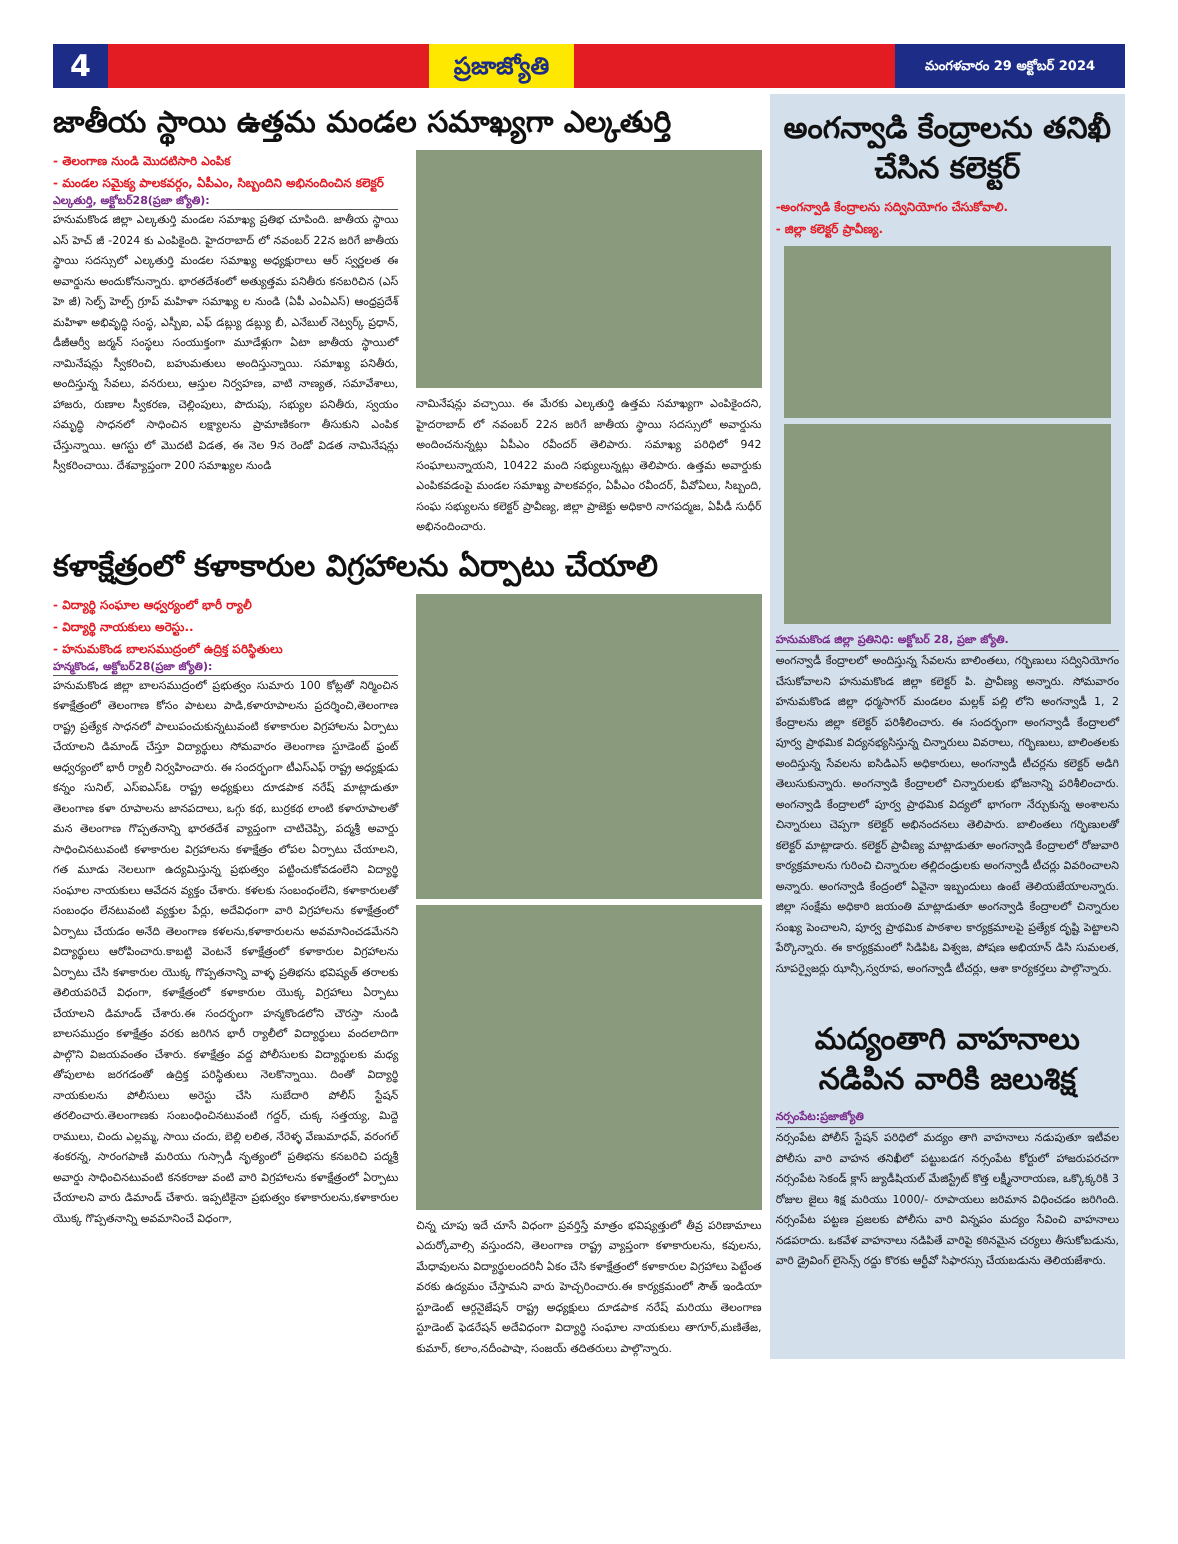4
ప్రజాజ్యోతి
మంగళవారం 29 అక్టోబర్ 2024
జాతీయ స్థాయి ఉత్తమ మండల సమాఖ్యగా ఎల్కతుర్తి
- తెలంగాణ నుండి మొదటిసారి ఎంపిక
- మండల సమైక్య పాలకవర్గం, ఏపీఎం, సిబ్బందిని అభినందించిన కలెక్టర్
ఎల్కతుర్తి, అక్టోబర్28(ప్రజా జ్యోతి):
హనుమకొండ జిల్లా ఎల్కతుర్తి మండల సమాఖ్య ప్రతిభ చూపింది. జాతీయ స్థాయి ఎస్ హెచ్ జీ -2024 కు ఎంపికైంది. హైదరాబాద్ లో నవంబర్ 22న జరిగే జాతీయ స్థాయి సదస్సులో ఎల్కతుర్తి మండల సమాఖ్య అధ్యక్షురాలు ఆర్ స్వర్ణలత ఈ అవార్డును అందుకోనున్నారు. భారతదేశంలో అత్యుత్తమ పనితీరు కనబరిచిన (ఎస్ హె జీ) సెల్ఫ్ హెల్ప్ గ్రూప్ మహిళా సమాఖ్య ల నుండి (ఏపీ ఎంఏఎస్) ఆంధ్రప్రదేశ్ మహిళా అభివృద్ధి సంస్థ, ఎస్బీఐ, ఎఫ్ డబ్ల్యు డబ్ల్యు బీ, ఎనేబుల్ నెట్వర్క్ ప్రధాన్, డీజీఆర్వీ జర్మన్ సంస్థలు సంయుక్తంగా మూడేళ్లుగా ఏటా జాతీయ స్థాయిలో నామినేషన్లు స్వీకరించి, బహుమతులు అందిస్తున్నాయి. సమాఖ్య పనితీరు, అందిస్తున్న సేవలు, వనరులు, ఆస్తుల నిర్వహణ, వాటి నాణ్యత, సమావేశాలు, హాజరు, రుణాల స్వీకరణ, చెల్లింపులు, పొదుపు, సభ్యుల పనితీరు, స్వయం సమృద్ధి సాధనలో సాధించిన లక్ష్యాలను ప్రామాణికంగా తీసుకుని ఎంపిక చేస్తున్నాయి. ఆగస్టు లో మొదటి విడత, ఈ నెల 9న రెండో విడత నామినేషన్లు స్వీకరించాయి. దేశవ్యాప్తంగా 200 సమాఖ్యల నుండి
నామినేషన్లు వచ్చాయి. ఈ మేరకు ఎల్కతుర్తి ఉత్తమ సమాఖ్యగా ఎంపికైందని, హైదరాబాద్ లో నవంబర్ 22న జరిగే జాతీయ స్థాయి సదస్సులో అవార్డును అందించనున్నట్లు ఏపీఎం రవీందర్ తెలిపారు. సమాఖ్య పరిధిలో 942 సంఘాలున్నాయని, 10422 మంది సభ్యులున్నట్లు తెలిపారు. ఉత్తమ అవార్డుకు ఎంపికవడంపై మండల సమాఖ్య పాలకవర్గం, ఏపీఎం రవీందర్, వీవోఏలు, సిబ్బంది, సంఘ సభ్యులను కలెక్టర్ ప్రావీణ్య, జిల్లా ప్రాజెక్టు అధికారి నాగపద్మజ, ఏపీడీ సుధీర్ అభినందించారు.
కళాక్షేత్రంలో కళాకారుల విగ్రహాలను ఏర్పాటు చేయాలి
- విద్యార్థి సంఘాల ఆధ్వర్యంలో భారీ ర్యాలీ
- విద్యార్థి నాయకులు అరెస్టు..
- హనుమకొండ బాలసముద్రంలో ఉద్రిక్త పరిస్థితులు
హన్మకొండ, అక్టోబర్28(ప్రజా జ్యోతి):
హనుమకొండ జిల్లా బాలసముద్రంలో ప్రభుత్వం సుమారు 100 కోట్లతో నిర్మించిన కళాక్షేత్రంలో తెలంగాణ కోసం పాటలు పాడి,కళారూపాలను ప్రదర్శించి,తెలంగాణ రాష్ట్ర ప్రత్యేక సాధనలో పాలుపంచుకున్నటువంటి కళాకారుల విగ్రహాలను ఏర్పాటు చేయాలని డిమాండ్ చేస్తూ విద్యార్థులు సోమవారం తెలంగాణ స్టూడెంట్ ఫ్రంట్ ఆధ్వర్యంలో భారీ ర్యాలీ నిర్వహించారు. ఈ సందర్భంగా టీఎస్ఎఫ్ రాష్ట్ర అధ్యక్షుడు కన్నం సునిల్, ఎస్ఐఎస్ఓ రాష్ట్ర అధ్యక్షులు దూడపాక నరేష్ మాట్లాడుతూ తెలంగాణ కళా రూపాలను జానపదాలు, ఒగ్గు కథ, బుర్రకథ లాంటి కళారూపాలతో మన తెలంగాణ గొప్పతనాన్ని భారతదేశ వ్యాప్తంగా చాటిచెప్పి, పద్మశ్రీ అవార్డు సాధించినటువంటి కళాకారుల విగ్రహాలను కళాక్షేత్రం లోపల ఏర్పాటు చేయాలని, గత మూడు నెలలుగా ఉద్యమిస్తున్న ప్రభుత్వం పట్టించుకోవడంలేని విద్యార్థి సంఘాల నాయకులు ఆవేదన వ్యక్తం చేశారు. కళలకు సంబంధంలేని, కళాకారులతో సంబంధం లేనటువంటి వ్యక్తుల పేర్లు, అదేవిధంగా వారి విగ్రహాలను కళాక్షేత్రంలో ఏర్పాటు చేయడం అనేది తెలంగాణ కళలను,కళాకారులను అవమానించడమేనని విద్యార్థులు ఆరోపించారు.కాబట్టి వెంటనే కళాక్షేత్రంలో కళాకారుల విగ్రహాలను ఏర్పాటు చేసి కళాకారుల యొక్క గొప్పతనాన్ని వాళ్ళ ప్రతిభను భవిష్యత్ తరాలకు తెలియపరిచే విధంగా, కళాక్షేత్రంలో కళాకారుల యొక్క విగ్రహాలు ఏర్పాటు చేయాలని డిమాండ్ చేశారు.ఈ సందర్భంగా హన్మకొండలోని చౌరస్తా నుండి బాలసముద్రం కళాక్షేత్రం వరకు జరిగిన భారీ ర్యాలీలో విద్యార్థులు వందలాదిగా పాల్గొని విజయవంతం చేశారు. కళాక్షేత్రం వద్ద పోలీసులకు విద్యార్థులకు మధ్య తోపులాట జరగడంతో ఉద్రిక్త పరిస్థితులు నెలకొన్నాయి. దింతో విద్యార్థి నాయకులను పోలీసులు అరెస్టు చేసి సుబేదారి పోలీస్ స్టేషన్ తరలించారు.తెలంగాణకు సంబంధించినటువంటి గద్దర్, చుక్క సత్తయ్య, మిద్దె రాములు, చిందు ఎల్లమ్మ, సాయి చందు, బెల్లి లలిత, నేరెళ్ళ వేణుమాధవ్, వరంగల్ శంకరన్న, సారంగపాణి మరియు గుస్సాడీ నృత్యంలో ప్రతిభను కనబరిచి పద్మశ్రీ అవార్డు సాధించినటువంటి కనకరాజు వంటి వారి విగ్రహాలను కళాక్షేత్రంలో ఏర్పాటు చేయాలని వారు డిమాండ్ చేశారు. ఇప్పటికైనా ప్రభుత్వం కళాకారులను,కళాకారుల యొక్క గొప్పతనాన్ని అవమానించే విధంగా,
చిన్న చూపు ఇదే చూసే విధంగా ప్రవర్తిస్తే మాత్రం భవిష్యత్తులో తీవ్ర పరిణామాలు ఎదుర్కోవాల్సి వస్తుందని, తెలంగాణ రాష్ట్ర వ్యాప్తంగా కళాకారులను, కవులను, మేధావులను విద్యార్థులందరినీ ఏకం చేసి కళాక్షేత్రంలో కళాకారుల విగ్రహాలు పెట్టేంత వరకు ఉద్యమం చేస్తామని వారు హెచ్చరించారు.ఈ కార్యక్రమంలో సౌత్ ఇండియా స్టూడెంట్ ఆర్గనైజేషన్ రాష్ట్ర అధ్యక్షులు దూడపాక నరేష్ మరియు తెలంగాణ స్టూడెంట్ ఫెడరేషన్ అదేవిధంగా విద్యార్థి సంఘాల నాయకులు తాగూర్,మణితేజ, కుమార్, కలాం,నదీంపాషా, సంజయ్ తదితరులు పాల్గొన్నారు.
అంగన్వాడి కేంద్రాలను తనిఖీ చేసిన కలెక్టర్
-అంగన్వాడి కేంద్రాలను సద్వినియోగం చేసుకోవాలి.
- జిల్లా కలెక్టర్ ప్రావీణ్య.
హనుమకొండ జిల్లా ప్రతినిధి: అక్టోబర్ 28, ప్రజా జ్యోతి.
అంగన్వాడీ కేంద్రాలలో అందిస్తున్న సేవలను బాలింతలు, గర్భిణులు సద్వినియోగం చేసుకోవాలని హనుమకొండ జిల్లా కలెక్టర్ పి. ప్రావీణ్య అన్నారు. సోమవారం హనుమకొండ జిల్లా ధర్మసాగర్ మండలం మల్లక్ పల్లి లోని అంగన్వాడీ 1, 2 కేంద్రాలను జిల్లా కలెక్టర్ పరిశీలించారు. ఈ సందర్భంగా అంగన్వాడీ కేంద్రాలలో పూర్వ ప్రాథమిక విద్యనభ్యసిస్తున్న చిన్నారులు వివరాలు, గర్భిణులు, బాలింతలకు అందిస్తున్న సేవలను ఐసిడిఎస్ అధికారులు, అంగన్వాడీ టీచర్లను కలెక్టర్ అడిగి తెలుసుకున్నారు. అంగన్వాడి కేంద్రాలలో చిన్నారులకు భోజనాన్ని పరిశీలించారు. అంగన్వాడి కేంద్రాలలో పూర్వ ప్రాథమిక విద్యలో భాగంగా నేర్చుకున్న అంశాలను చిన్నారులు చెప్పగా కలెక్టర్ అభినందనలు తెలిపారు. బాలింతలు గర్భిణులతో కలెక్టర్ మాట్లాడారు. కలెక్టర్ ప్రావీణ్య మాట్లాడుతూ అంగన్వాడి కేంద్రాలలో రోజువారి కార్యక్రమాలను గురించి చిన్నారుల తల్లిదండ్రులకు అంగన్వాడీ టీచర్లు వివరించాలని అన్నారు. అంగన్వాడి కేంద్రంలో ఏవైనా ఇబ్బందులు ఉంటే తెలియజేయాలన్నారు. జిల్లా సంక్షేమ అధికారి జయంతి మాట్లాడుతూ అంగన్వాడి కేంద్రాలలో చిన్నారుల సంఖ్య పెంచాలని, పూర్వ ప్రాథమిక పాఠశాల కార్యక్రమాలపై ప్రత్యేక దృష్టి పెట్టాలని పేర్కొన్నారు. ఈ కార్యక్రమంలో సిడిపిఓ విశ్వజ, పోషణ అభియాన్ డిసి సుమలత, సూపర్వైజర్లు ఝాన్సీ,స్వరూప, అంగన్వాడీ టీచర్లు, ఆశా కార్యకర్తలు పాల్గొన్నారు.
మద్యంతాగి వాహనాలు నడిపిన వారికి జలుశిక్ష
నర్సంపేట:ప్రజాజ్యోతి
నర్సంపేట పోలీస్ స్టేషన్ పరిధిలో మద్యం తాగి వాహనాలు నడుపుతూ ఇటీవల పోలీసు వారి వాహన తనిఖీలో పట్టుబడగ నర్సంపేట కోర్టులో హాజరుపరచగా నర్సంపేట సెకండ్ క్లాస్ జ్యుడీషియల్ మేజిస్ట్రేట్ కొత్త లక్ష్మీనారాయణ, ఒక్కొక్కరికి 3 రోజుల జైలు శిక్ష మరియు 1000/- రూపాయలు జరిమాన విధించడం జరిగింది. నర్సంపేట పట్టణ ప్రజలకు పోలీసు వారి విన్నపం మద్యం సేవించి వాహనాలు నడపరాదు. ఒకవేళ వాహనాలు నడిపితే వారిపై కఠినమైన చర్యలు తీసుకోబడును, వారి డ్రైవింగ్ లైసెన్స్ రద్దు కొరకు ఆర్టీవో సిఫారస్సు చేయబడును తెలియజేశారు.